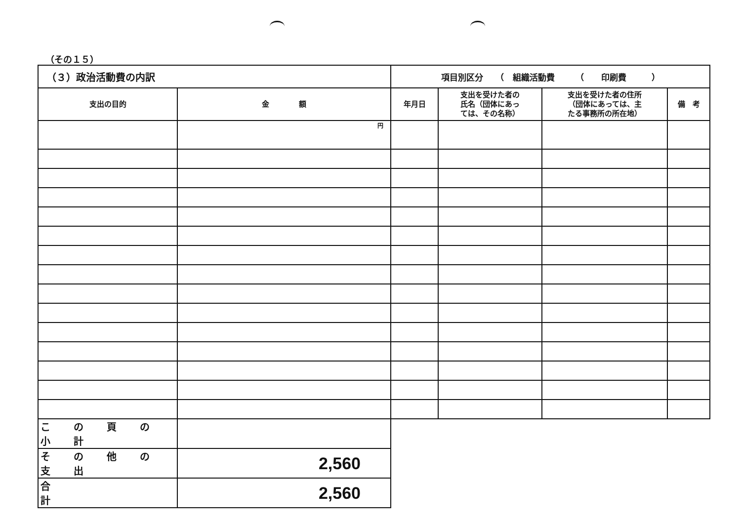（その１５）
| （３）政治活動費の内訳 | | 項目別区分 （ 組織活動費 （ 印刷費 ） | | | |
| 支出の目的 | 金 額 | 年月日 | 支出を受けた者の 氏名（団体にあっ ては、その名称） | 支出を受けた者の住所 （団体にあっては、主 たる事務所の所在地） | 備 考 |
| | 円 | | | | |
| こ の 頁 の 小 計 | | | | | |
| そ の 他 の 支 出 | 2,560 | | | | |
| 合 計 | 2,560 | | | | |